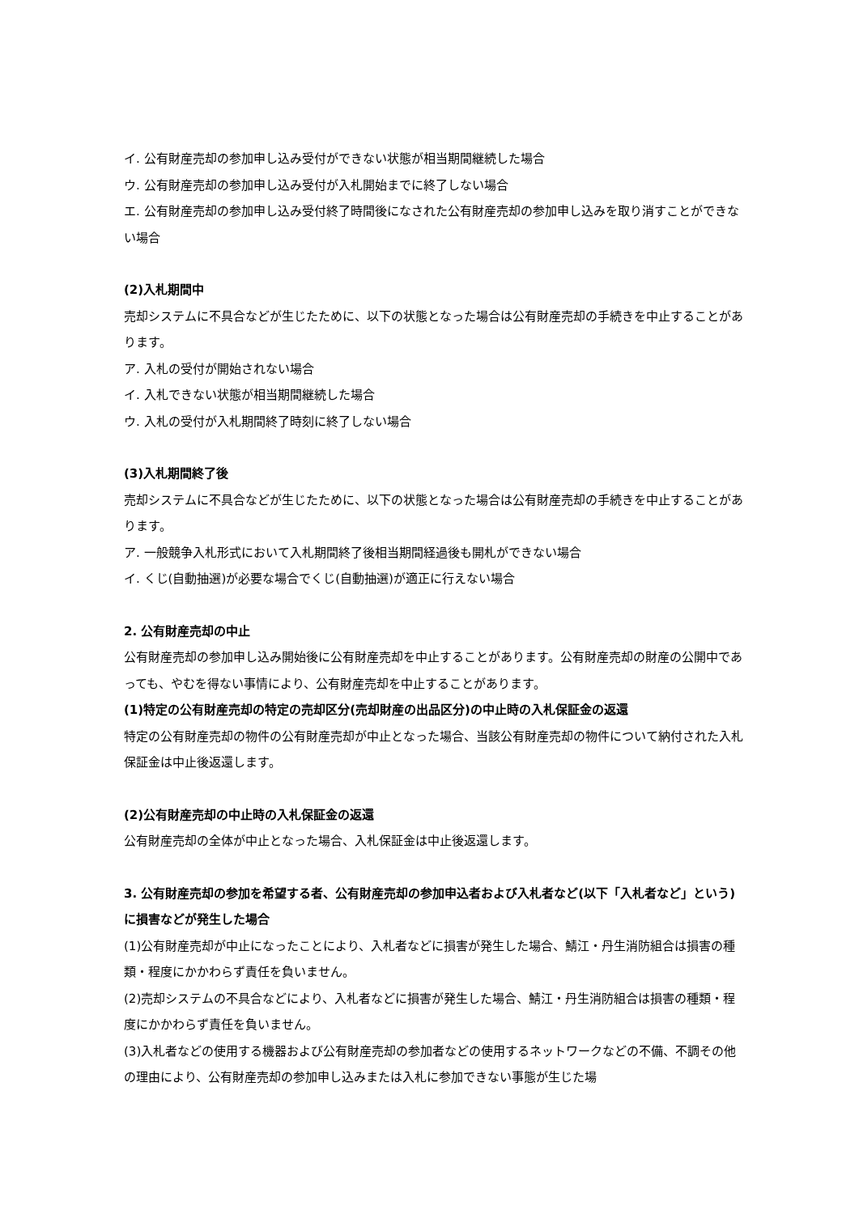イ. 公有財産売却の参加申し込み受付ができない状態が相当期間継続した場合
ウ. 公有財産売却の参加申し込み受付が入札開始までに終了しない場合
エ. 公有財産売却の参加申し込み受付終了時間後になされた公有財産売却の参加申し込みを取り消すことができない場合
(2)入札期間中
売却システムに不具合などが生じたために、以下の状態となった場合は公有財産売却の手続きを中止することがあります。
ア. 入札の受付が開始されない場合
イ. 入札できない状態が相当期間継続した場合
ウ. 入札の受付が入札期間終了時刻に終了しない場合
(3)入札期間終了後
売却システムに不具合などが生じたために、以下の状態となった場合は公有財産売却の手続きを中止することがあります。
ア. 一般競争入札形式において入札期間終了後相当期間経過後も開札ができない場合
イ. くじ(自動抽選)が必要な場合でくじ(自動抽選)が適正に行えない場合
2. 公有財産売却の中止
公有財産売却の参加申し込み開始後に公有財産売却を中止することがあります。公有財産売却の財産の公開中であっても、やむを得ない事情により、公有財産売却を中止することがあります。
(1)特定の公有財産売却の特定の売却区分(売却財産の出品区分)の中止時の入札保証金の返還
特定の公有財産売却の物件の公有財産売却が中止となった場合、当該公有財産売却の物件について納付された入札保証金は中止後返還します。
(2)公有財産売却の中止時の入札保証金の返還
公有財産売却の全体が中止となった場合、入札保証金は中止後返還します。
3. 公有財産売却の参加を希望する者、公有財産売却の参加申込者および入札者など(以下「入札者など」という)に損害などが発生した場合
(1)公有財産売却が中止になったことにより、入札者などに損害が発生した場合、鯖江・丹生消防組合は損害の種類・程度にかかわらず責任を負いません。
(2)売却システムの不具合などにより、入札者などに損害が発生した場合、鯖江・丹生消防組合は損害の種類・程度にかかわらず責任を負いません。
(3)入札者などの使用する機器および公有財産売却の参加者などの使用するネットワークなどの不備、不調その他の理由により、公有財産売却の参加申し込みまたは入札に参加できない事態が生じた場